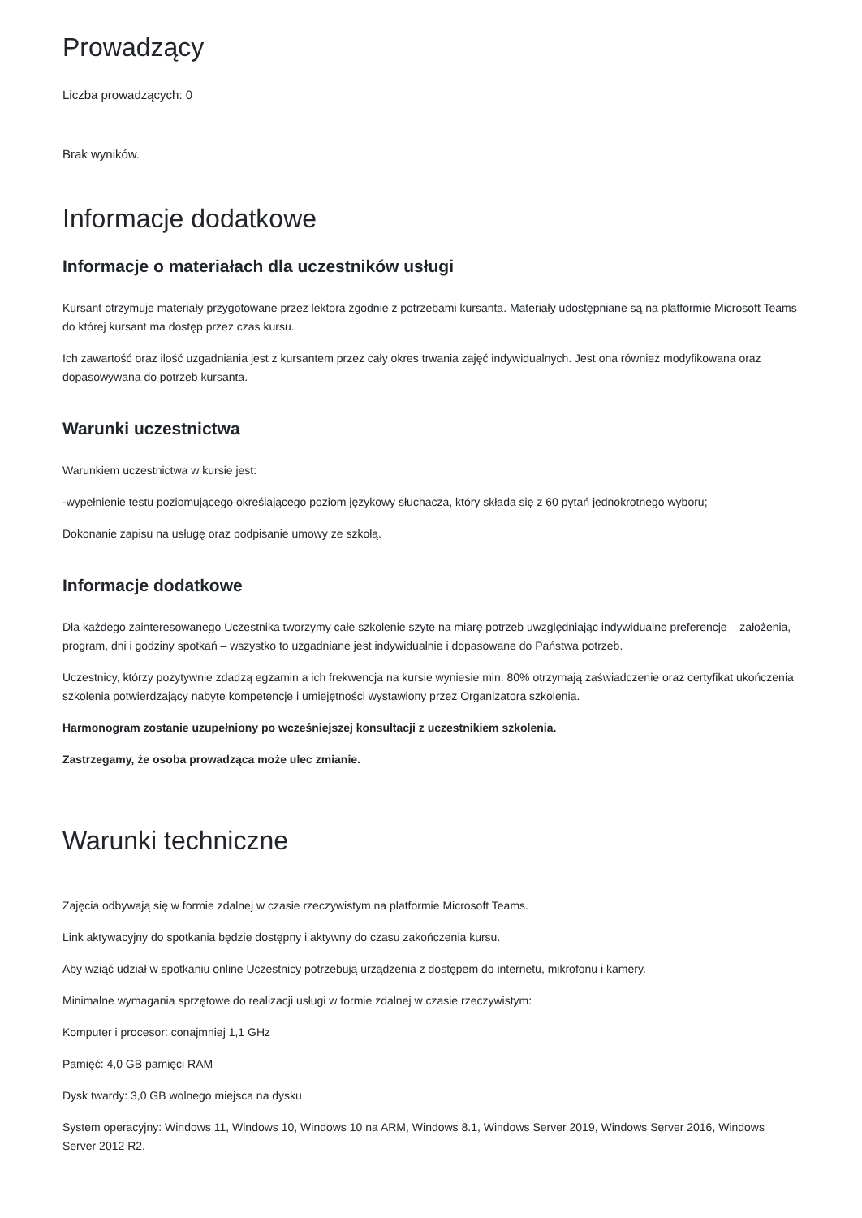Prowadzący
Liczba prowadzących: 0
Brak wyników.
Informacje dodatkowe
Informacje o materiałach dla uczestników usługi
Kursant otrzymuje materiały przygotowane przez lektora zgodnie z potrzebami kursanta. Materiały udostępniane są na platformie Microsoft Teams do której kursant ma dostęp przez czas kursu.
Ich zawartość oraz ilość uzgadniania jest z kursantem przez cały okres trwania zajęć indywidualnych. Jest ona również modyfikowana oraz dopasowywana do potrzeb kursanta.
Warunki uczestnictwa
Warunkiem uczestnictwa w kursie jest:
-wypełnienie testu poziomującego określającego poziom językowy słuchacza, który składa się z 60 pytań jednokrotnego wyboru;
Dokonanie zapisu na usługę oraz podpisanie umowy ze szkołą.
Informacje dodatkowe
Dla każdego zainteresowanego Uczestnika tworzymy całe szkolenie szyte na miarę potrzeb uwzględniając indywidualne preferencje – założenia, program, dni i godziny spotkań – wszystko to uzgadniane jest indywidualnie i dopasowane do Państwa potrzeb.
Uczestnicy, którzy pozytywnie zdadzą egzamin a ich frekwencja na kursie wyniesie min. 80% otrzymają zaświadczenie oraz certyfikat ukończenia szkolenia potwierdzający nabyte kompetencje i umiejętności wystawiony przez Organizatora szkolenia.
Harmonogram zostanie uzupełniony po wcześniejszej konsultacji z uczestnikiem szkolenia.
Zastrzegamy, że osoba prowadząca może ulec zmianie.
Warunki techniczne
Zajęcia odbywają się w formie zdalnej w czasie rzeczywistym na platformie Microsoft Teams.
Link aktywacyjny do spotkania będzie dostępny i aktywny do czasu zakończenia kursu.
Aby wziąć udział w spotkaniu online Uczestnicy potrzebują urządzenia z dostępem do internetu, mikrofonu i kamery.
Minimalne wymagania sprzętowe do realizacji usługi w formie zdalnej w czasie rzeczywistym:
Komputer i procesor: conajmniej 1,1 GHz
Pamięć: 4,0 GB pamięci RAM
Dysk twardy: 3,0 GB wolnego miejsca na dysku
System operacyjny: Windows 11, Windows 10, Windows 10 na ARM, Windows 8.1, Windows Server 2019, Windows Server 2016, Windows Server 2012 R2.